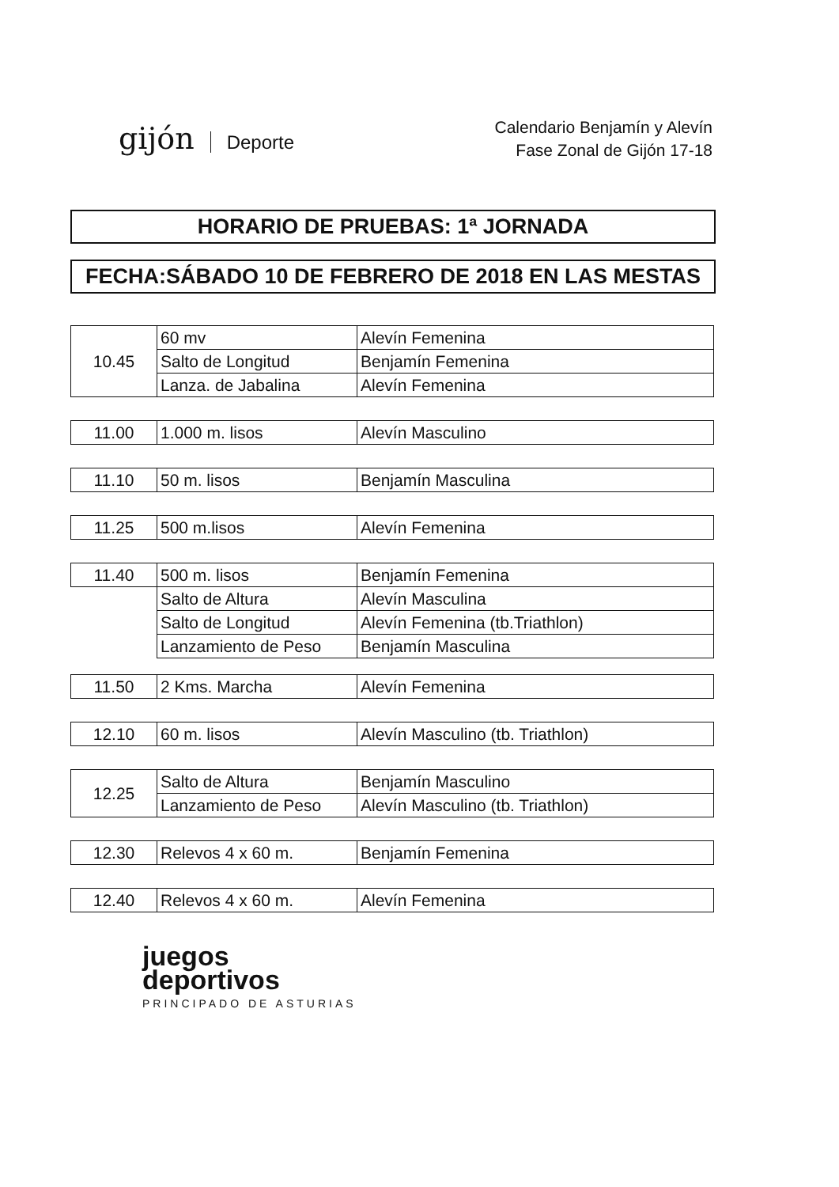gijón Deporte
Calendario Benjamín y Alevín
Fase Zonal de Gijón 17-18
HORARIO DE PRUEBAS: 1ª JORNADA
FECHA:SÁBADO 10 DE FEBRERO DE 2018 EN LAS MESTAS
| 10.45 | 60 mv | Alevín Femenina |
| | Salto de Longitud | Benjamín Femenina |
| | Lanza. de Jabalina | Alevín Femenina |
| 11.00 | 1.000 m. lisos | Alevín Masculino |
| 11.10 | 50 m. lisos | Benjamín Masculina |
| 11.25 | 500 m.lisos | Alevín Femenina |
| 11.40 | 500 m. lisos | Benjamín Femenina |
| | Salto de Altura | Alevín Masculina |
| | Salto de Longitud | Alevín Femenina (tb.Triathlon) |
| | Lanzamiento de Peso | Benjamín Masculina |
| 11.50 | 2 Kms. Marcha | Alevín Femenina |
| 12.10 | 60 m. lisos | Alevín Masculino (tb. Triathlon) |
| 12.25 | Salto de Altura | Benjamín Masculino |
| | Lanzamiento de Peso | Alevín Masculino (tb. Triathlon) |
| 12.30 | Relevos 4 x 60 m. | Benjamín Femenina |
| 12.40 | Relevos 4 x 60 m. | Alevín Femenina |
juegos
deportivos
PRINCIPADO DE ASTURIAS